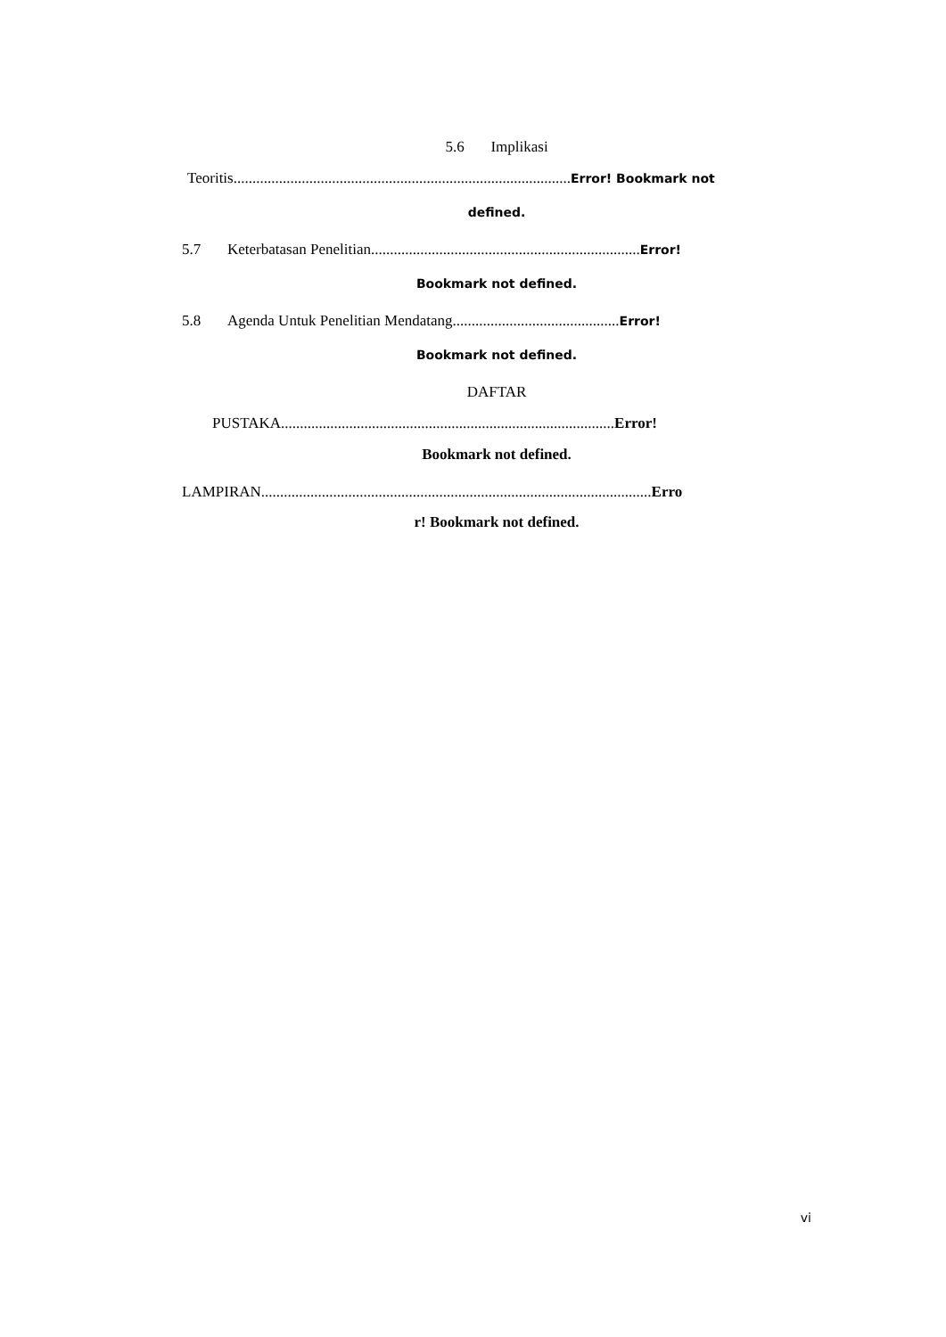5.6 Implikasi
Teoritis.........................................................................................Error! Bookmark not
defined.
5.7 Keterbatasan Penelitian.......................................................................Error!
Bookmark not defined.
5.8 Agenda Untuk Penelitian Mendatang............................................Error!
Bookmark not defined.
DAFTAR
PUSTAKA........................................................................................Error!
Bookmark not defined.
LAMPIRAN.......................................................................................................Erro
r! Bookmark not defined.
vi